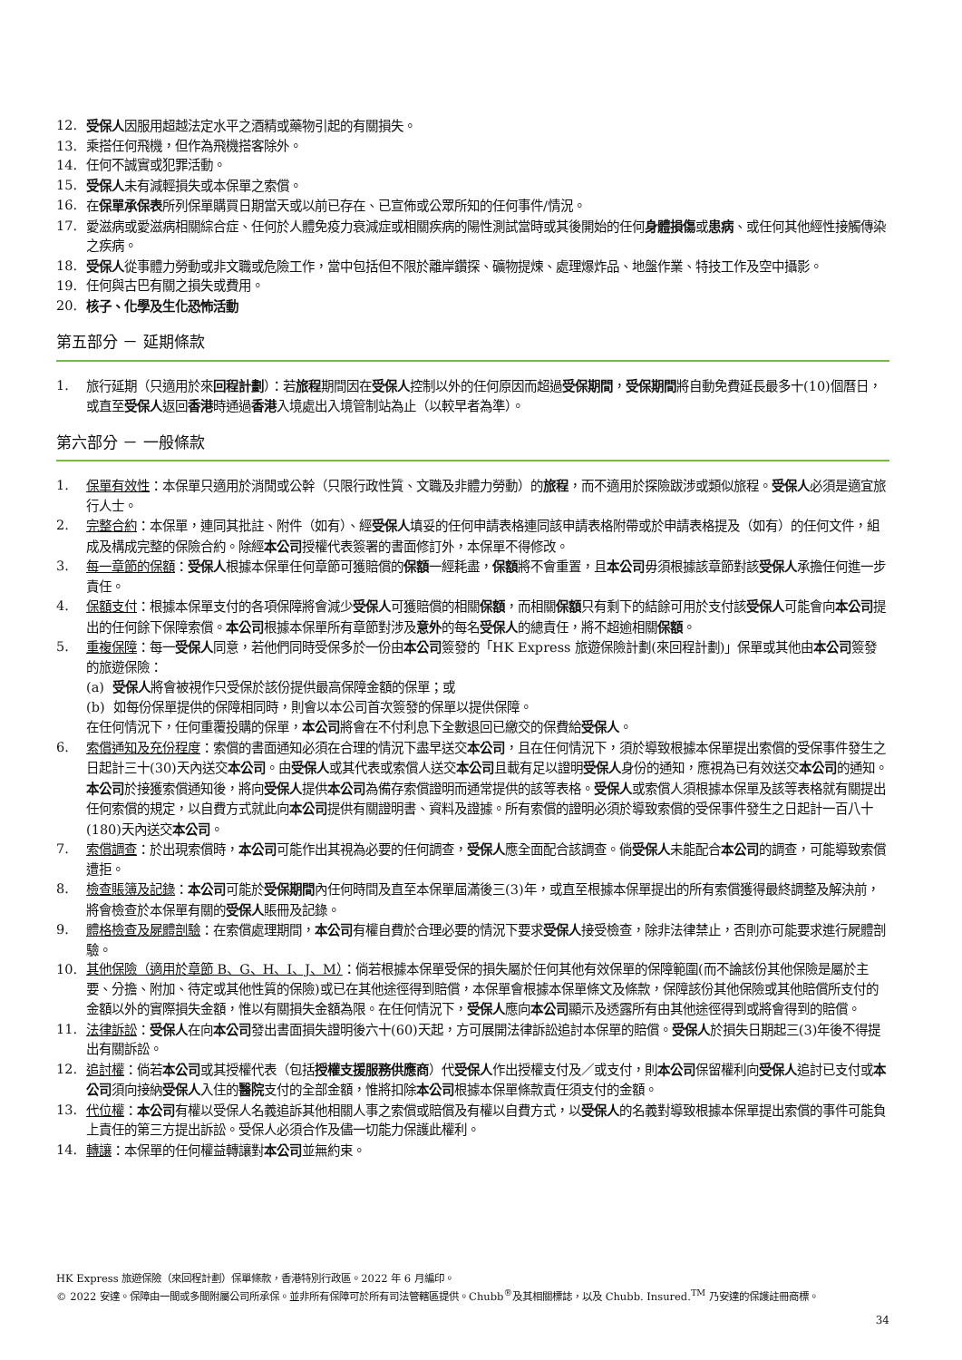12. 受保人因服用超越法定水平之酒精或藥物引起的有關損失。
13. 乘搭任何飛機，但作為飛機搭客除外。
14. 任何不誠實或犯罪活動。
15. 受保人未有減輕損失或本保單之索償。
16. 在保單承保表所列保單購買日期當天或以前已存在、已宣佈或公眾所知的任何事件/情況。
17. 愛滋病或愛滋病相關綜合症、任何於人體免疫力衰減症或相關疾病的陽性測試當時或其後開始的任何身體損傷或患病、或任何其他經性接觸傳染之疾病。
18. 受保人從事體力勞動或非文職或危險工作，當中包括但不限於離岸鑽探、礦物提煉、處理爆炸品、地盤作業、特技工作及空中攝影。
19. 任何與古巴有關之損失或費用。
20. 核子、化學及生化恐怖活動
第五部分 － 延期條款
1. 旅行延期（只適用於來回程計劃）：若旅程期間因在受保人控制以外的任何原因而超過受保期間，受保期間將自動免費延長最多十(10)個曆日，或直至受保人返回香港時通過香港入境處出入境管制站為止（以較早者為準）。
第六部分 － 一般條款
1. 保單有效性：本保單只適用於消閒或公幹（只限行政性質、文職及非體力勞動）的旅程，而不適用於探險跋涉或類似旅程。受保人必須是適宜旅行人士。
2. 完整合約：本保單，連同其批註、附件（如有）、經受保人填妥的任何申請表格連同該申請表格附帶或於申請表格提及（如有）的任何文件，組成及構成完整的保險合約。除經本公司授權代表簽署的書面修訂外，本保單不得修改。
3. 每一章節的保額：受保人根據本保單任何章節可獲賠償的保額一經耗盡，保額將不會重置，且本公司毋須根據該章節對該受保人承擔任何進一步責任。
4. 保額支付：根據本保單支付的各項保障將會減少受保人可獲賠償的相關保額，而相關保額只有剩下的結餘可用於支付該受保人可能會向本公司提出的任何餘下保障索償。本公司根據本保單所有章節對涉及意外的每名受保人的總責任，將不超逾相關保額。
5. 重複保障：每一受保人同意，若他們同時受保多於一份由本公司簽發的「HK Express 旅遊保險計劃(來回程計劃)」保單或其他由本公司簽發的旅遊保險：
(a) 受保人將會被視作只受保於該份提供最高保障金額的保單；或
(b) 如每份保單提供的保障相同時，則會以本公司首次簽發的保單以提供保障。
在任何情況下，任何重覆投購的保單，本公司將會在不付利息下全數退回已繳交的保費給受保人。
6. 索償通知及充份程度：索償的書面通知必須在合理的情況下盡早送交本公司，且在任何情況下，須於導致根據本保單提出索償的受保事件發生之日起計三十(30)天內送交本公司。由受保人或其代表或索償人送交本公司且載有足以證明受保人身份的通知，應視為已有效送交本公司的通知。本公司於接獲索償通知後，將向受保人提供本公司為備存索償證明而通常提供的該等表格。受保人或索償人須根據本保單及該等表格就有關提出任何索償的規定，以自費方式就此向本公司提供有關證明書、資料及證據。所有索償的證明必須於導致索償的受保事件發生之日起計一百八十(180)天內送交本公司。
7. 索償調查：於出現索償時，本公司可能作出其視為必要的任何調查，受保人應全面配合該調查。倘受保人未能配合本公司的調查，可能導致索償遭拒。
8. 檢查賬簿及記錄：本公司可能於受保期間內任何時間及直至本保單屆滿後三(3)年，或直至根據本保單提出的所有索償獲得最終調整及解決前，將會檢查於本保單有關的受保人賬冊及記錄。
9. 體格檢查及屍體剖驗：在索償處理期間，本公司有權自費於合理必要的情況下要求受保人接受檢查，除非法律禁止，否則亦可能要求進行屍體剖驗。
10. 其他保險（適用於章節 B、G、H、I、J、M）：倘若根據本保單受保的損失屬於任何其他有效保單的保障範圍(而不論該份其他保險是屬於主要、分擔、附加、待定或其他性質的保險)或已在其他途徑得到賠償，本保單會根據本保單條文及條款，保障該份其他保險或其他賠償所支付的金額以外的實際損失金額，惟以有關損失金額為限。在任何情況下，受保人應向本公司顯示及透露所有由其他途徑得到或將會得到的賠償。
11. 法律訴訟：受保人在向本公司發出書面損失證明後六十(60)天起，方可展開法律訴訟追討本保單的賠償。受保人於損失日期起三(3)年後不得提出有關訴訟。
12. 追討權：倘若本公司或其授權代表（包括授權支援服務供應商）代受保人作出授權支付及／或支付，則本公司保留權利向受保人追討已支付或本公司須向接納受保人入住的醫院支付的全部金額，惟將扣除本公司根據本保單條款責任須支付的金額。
13. 代位權：本公司有權以受保人名義追訴其他相關人事之索償或賠償及有權以自費方式，以受保人的名義對導致根據本保單提出索償的事件可能負上責任的第三方提出訴訟。受保人必須合作及儘一切能力保護此權利。
14. 轉讓：本保單的任何權益轉讓對本公司並無約束。
HK Express 旅遊保險（來回程計劃）保單條款，香港特別行政區。2022 年 6 月編印。
© 2022 安達。保障由一間或多間附屬公司所承保。並非所有保障可於所有司法管轄區提供。Chubb<sup>®</sup>及其相關標誌，以及 Chubb. Insured.<sup>TM</sup> 乃安達的保護註冊商標。
34